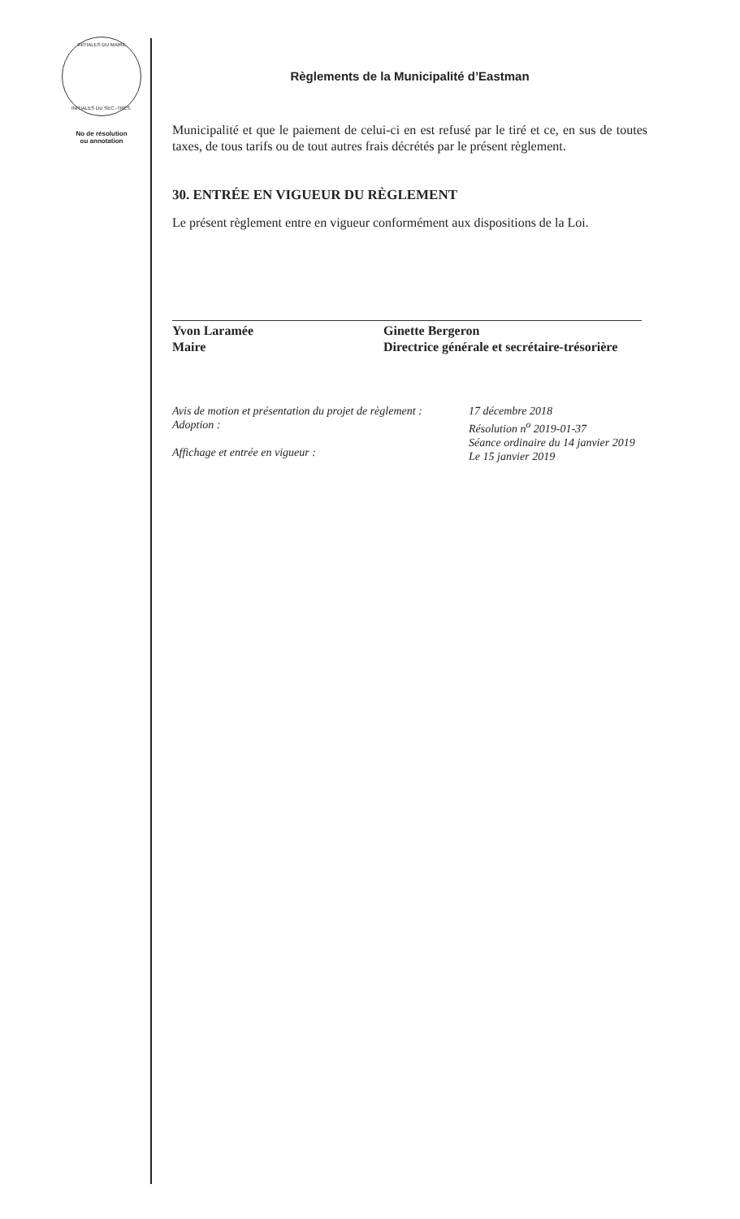INITIALES DU MAIRE
INITIALES DU SEC.-TRÉS.
No de résolution
ou annotation
Règlements de la Municipalité d’Eastman
Municipalité et que le paiement de celui-ci en est refusé par le tiré et ce, en sus de toutes taxes, de tous tarifs ou de tout autres frais décrétés par le présent règlement.
30. ENTRÉE EN VIGUEUR DU RÈGLEMENT
Le présent règlement entre en vigueur conformément aux dispositions de la Loi.
Yvon Laramée
Maire
Ginette Bergeron
Directrice générale et secrétaire-trésorière
Avis de motion et présentation du projet de règlement :
Adoption :
Affichage et entrée en vigueur :
17 décembre 2018
Résolution n<sup>o</sup> 2019-01-37
Séance ordinaire du 14 janvier 2019
Le 15 janvier 2019